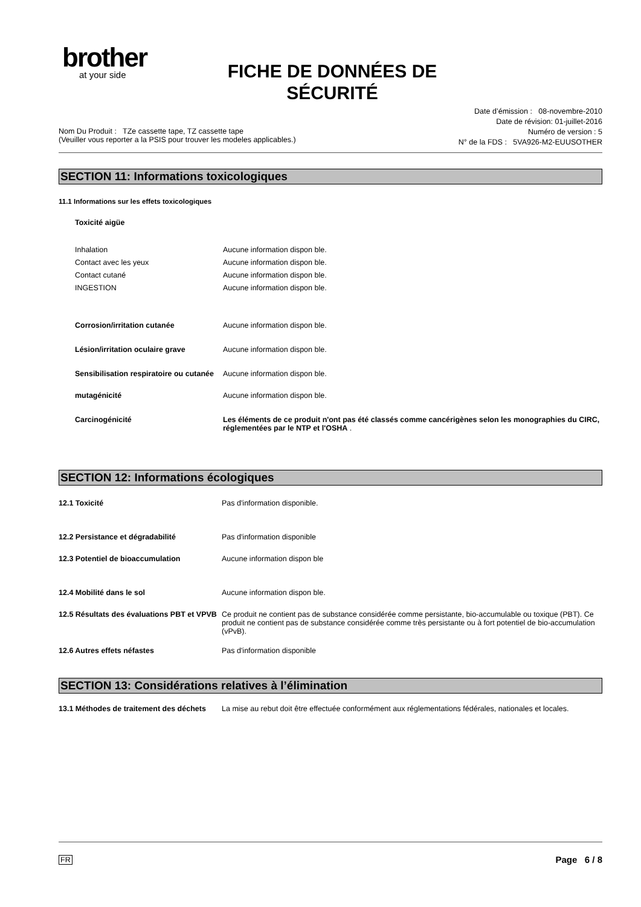brother
at your side
FICHE DE DONNÉES DE SÉCURITÉ
Date d’émission : 08-novembre-2010
Date de révision: 01-juillet-2016
Nom Du Produit : TZe cassette tape, TZ cassette tape
(Veuiller vous reporter a la PSIS pour trouver les modeles applicables.)
Numéro de version : 5
N° de la FDS : 5VA926-M2-EUUSOTHER
SECTION 11: Informations toxicologiques
11.1 Informations sur les effets toxicologiques
Toxicité aigüe
Inhalation
Contact avec les yeux
Contact cutané
INGESTION
Aucune information dispon ble.
Aucune information dispon ble.
Aucune information dispon ble.
Aucune information dispon ble.
Corrosion/irritation cutanée Aucune information dispon ble.
Lésion/irritation oculaire grave Aucune information dispon ble.
Sensibilisation respiratoire ou cutanée
Aucune information dispon ble.
mutagénicité Aucune information dispon ble.
Carcinogénicité Les éléments de ce produit n'ont pas été classés comme cancérigènes selon les monographies du CIRC, réglementées par le NTP et l'OSHA .
SECTION 12: Informations écologiques
12.1 Toxicité Pas d'information disponible.
12.2 Persistance et dégradabilité Pas d'information disponible
12.3 Potentiel de bioaccumulation Aucune information dispon ble
12.4 Mobilité dans le sol Aucune information dispon ble.
12.5 Résultats des évaluations PBT et VPVB
Ce produit ne contient pas de substance considérée comme persistante, bio-accumulable ou toxique (PBT). Ce produit ne contient pas de substance considérée comme très persistante ou à fort potentiel de bio-accumulation (vPvB).
12.6 Autres effets néfastes Pas d'information disponible
SECTION 13: Considérations relatives à l’élimination
13.1 Méthodes de traitement des déchets
La mise au rebut doit être effectuée conformément aux réglementations fédérales, nationales et locales.
FR
Page 6 / 8